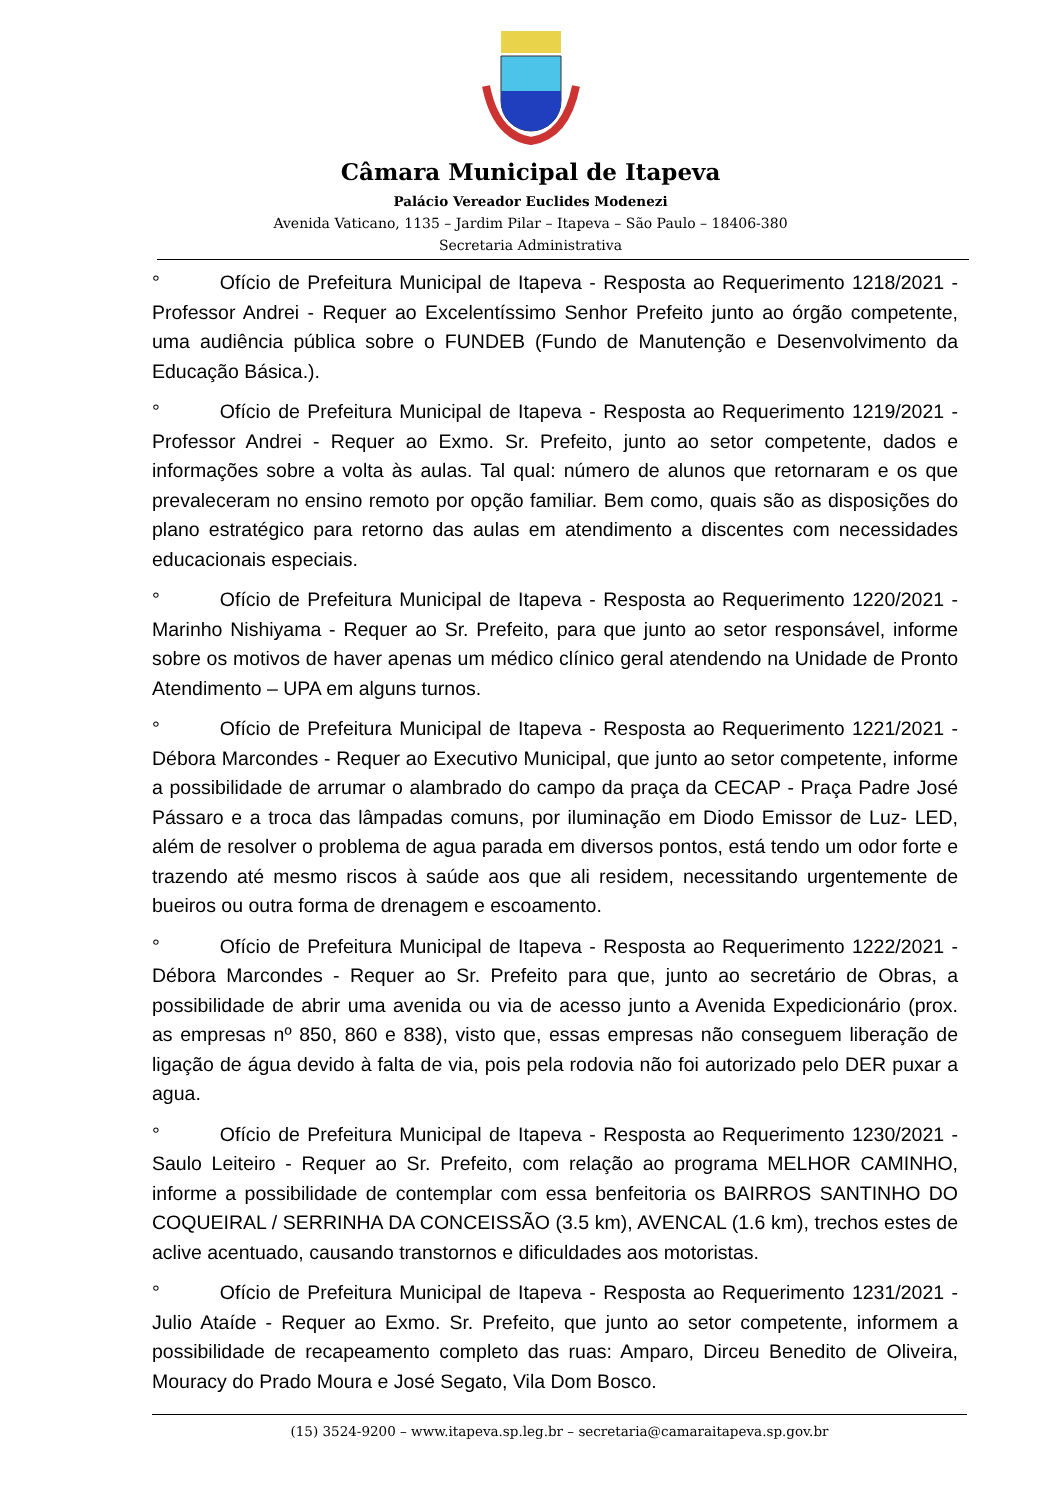Câmara Municipal de Itapeva
Palácio Vereador Euclides Modenezi
Avenida Vaticano, 1135 – Jardim Pilar – Itapeva – São Paulo – 18406-380
Secretaria Administrativa
° Ofício de Prefeitura Municipal de Itapeva - Resposta ao Requerimento 1218/2021 - Professor Andrei - Requer ao Excelentíssimo Senhor Prefeito junto ao órgão competente, uma audiência pública sobre o FUNDEB (Fundo de Manutenção e Desenvolvimento da Educação Básica.).
° Ofício de Prefeitura Municipal de Itapeva - Resposta ao Requerimento 1219/2021 - Professor Andrei - Requer ao Exmo. Sr. Prefeito, junto ao setor competente, dados e informações sobre a volta às aulas. Tal qual: número de alunos que retornaram e os que prevaleceram no ensino remoto por opção familiar. Bem como, quais são as disposições do plano estratégico para retorno das aulas em atendimento a discentes com necessidades educacionais especiais.
° Ofício de Prefeitura Municipal de Itapeva - Resposta ao Requerimento 1220/2021 - Marinho Nishiyama - Requer ao Sr. Prefeito, para que junto ao setor responsável, informe sobre os motivos de haver apenas um médico clínico geral atendendo na Unidade de Pronto Atendimento – UPA em alguns turnos.
° Ofício de Prefeitura Municipal de Itapeva - Resposta ao Requerimento 1221/2021 - Débora Marcondes - Requer ao Executivo Municipal, que junto ao setor competente, informe a possibilidade de arrumar o alambrado do campo da praça da CECAP - Praça Padre José Pássaro e a troca das lâmpadas comuns, por iluminação em Diodo Emissor de Luz- LED, além de resolver o problema de agua parada em diversos pontos, está tendo um odor forte e trazendo até mesmo riscos à saúde aos que ali residem, necessitando urgentemente de bueiros ou outra forma de drenagem e escoamento.
° Ofício de Prefeitura Municipal de Itapeva - Resposta ao Requerimento 1222/2021 - Débora Marcondes - Requer ao Sr. Prefeito para que, junto ao secretário de Obras, a possibilidade de abrir uma avenida ou via de acesso junto a Avenida Expedicionário (prox. as empresas nº 850, 860 e 838), visto que, essas empresas não conseguem liberação de ligação de água devido à falta de via, pois pela rodovia não foi autorizado pelo DER puxar a agua.
° Ofício de Prefeitura Municipal de Itapeva - Resposta ao Requerimento 1230/2021 - Saulo Leiteiro - Requer ao Sr. Prefeito, com relação ao programa MELHOR CAMINHO, informe a possibilidade de contemplar com essa benfeitoria os BAIRROS SANTINHO DO COQUEIRAL / SERRINHA DA CONCEISSÃO (3.5 km), AVENCAL (1.6 km), trechos estes de aclive acentuado, causando transtornos e dificuldades aos motoristas.
° Ofício de Prefeitura Municipal de Itapeva - Resposta ao Requerimento 1231/2021 - Julio Ataíde - Requer ao Exmo. Sr. Prefeito, que junto ao setor competente, informem a possibilidade de recapeamento completo das ruas: Amparo, Dirceu Benedito de Oliveira, Mouracy do Prado Moura e José Segato, Vila Dom Bosco.
(15) 3524-9200 – www.itapeva.sp.leg.br – secretaria@camaraitapeva.sp.gov.br